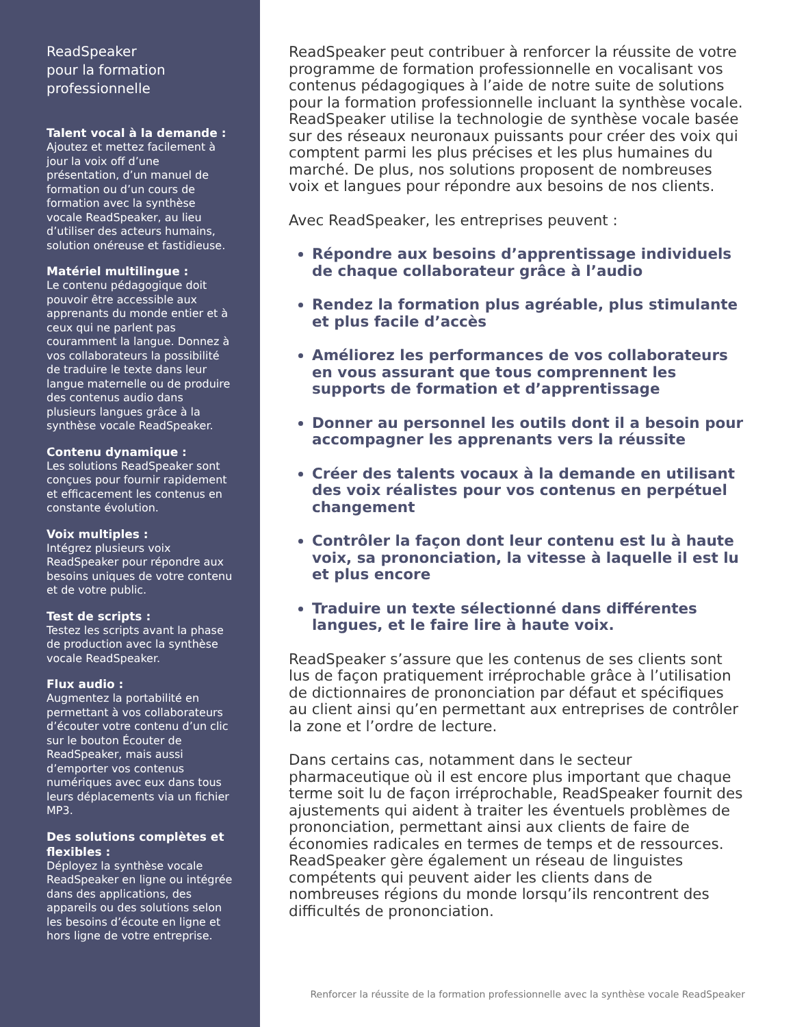ReadSpeaker
pour la formation
professionnelle
Talent vocal à la demande :
Ajoutez et mettez facilement à jour la voix off d’une présentation, d’un manuel de formation ou d’un cours de formation avec la synthèse vocale ReadSpeaker, au lieu d’utiliser des acteurs humains, solution onéreuse et fastidieuse.
Matériel multilingue :
Le contenu pédagogique doit pouvoir être accessible aux apprenants du monde entier et à ceux qui ne parlent pas couramment la langue. Donnez à vos collaborateurs la possibilité de traduire le texte dans leur langue maternelle ou de produire des contenus audio dans plusieurs langues grâce à la synthèse vocale ReadSpeaker.
Contenu dynamique :
Les solutions ReadSpeaker sont conçues pour fournir rapidement et efficacement les contenus en constante évolution.
Voix multiples :
Intégrez plusieurs voix ReadSpeaker pour répondre aux besoins uniques de votre contenu et de votre public.
Test de scripts :
Testez les scripts avant la phase de production avec la synthèse vocale ReadSpeaker.
Flux audio :
Augmentez la portabilité en permettant à vos collaborateurs d’écouter votre contenu d’un clic sur le bouton Écouter de ReadSpeaker, mais aussi d’emporter vos contenus numériques avec eux dans tous leurs déplacements via un fichier MP3.
Des solutions complètes et flexibles :
Déployez la synthèse vocale ReadSpeaker en ligne ou intégrée dans des applications, des appareils ou des solutions selon les besoins d’écoute en ligne et hors ligne de votre entreprise.
ReadSpeaker peut contribuer à renforcer la réussite de votre programme de formation professionnelle en vocalisant vos contenus pédagogiques à l’aide de notre suite de solutions pour la formation professionnelle incluant la synthèse vocale. ReadSpeaker utilise la technologie de synthèse vocale basée sur des réseaux neuronaux puissants pour créer des voix qui comptent parmi les plus précises et les plus humaines du marché. De plus, nos solutions proposent de nombreuses voix et langues pour répondre aux besoins de nos clients.
Avec ReadSpeaker, les entreprises peuvent :
Répondre aux besoins d’apprentissage individuels de chaque collaborateur grâce à l’audio
Rendez la formation plus agréable, plus stimulante et plus facile d’accès
Améliorez les performances de vos collaborateurs en vous assurant que tous comprennent les supports de formation et d’apprentissage
Donner au personnel les outils dont il a besoin pour accompagner les apprenants vers la réussite
Créer des talents vocaux à la demande en utilisant des voix réalistes pour vos contenus en perpétuel changement
Contrôler la façon dont leur contenu est lu à haute voix, sa prononciation, la vitesse à laquelle il est lu et plus encore
Traduire un texte sélectionné dans différentes langues, et le faire lire à haute voix.
ReadSpeaker s’assure que les contenus de ses clients sont lus de façon pratiquement irréprochable grâce à l’utilisation de dictionnaires de prononciation par défaut et spécifiques au client ainsi qu’en permettant aux entreprises de contrôler la zone et l’ordre de lecture.
Dans certains cas, notamment dans le secteur pharmaceutique où il est encore plus important que chaque terme soit lu de façon irréprochable, ReadSpeaker fournit des ajustements qui aident à traiter les éventuels problèmes de prononciation, permettant ainsi aux clients de faire de économies radicales en termes de temps et de ressources. ReadSpeaker gère également un réseau de linguistes compétents qui peuvent aider les clients dans de nombreuses régions du monde lorsqu’ils rencontrent des difficultés de prononciation.
Renforcer la réussite de la formation professionnelle avec la synthèse vocale ReadSpeaker